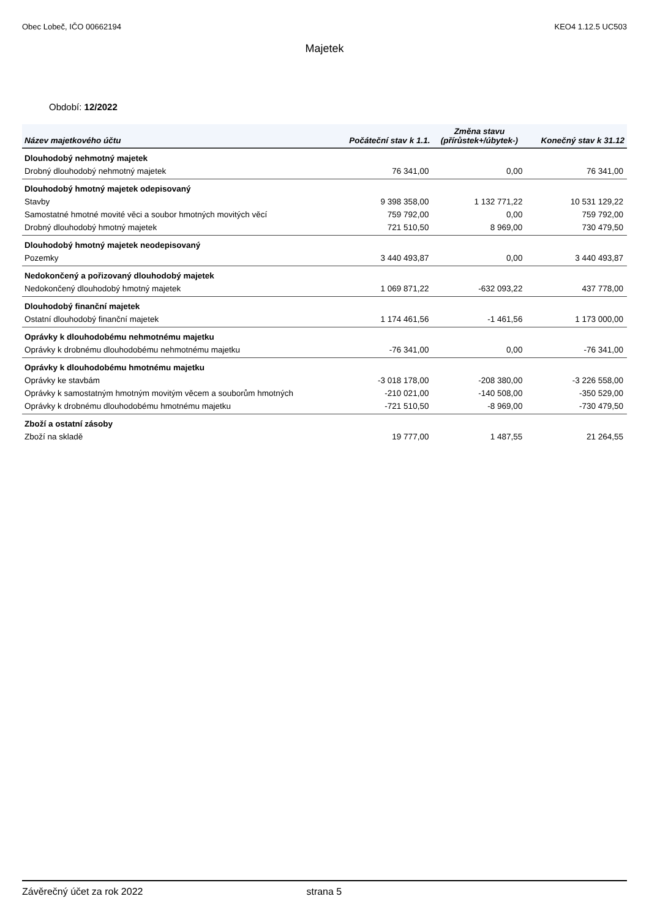Obec Lobeč, IČO 00662194 KEO4 1.12.5 UC503
Majetek
Období: 12/2022
| Název majetkového účtu | Počáteční stav k 1.1. | Změna stavu (přírůstek+/úbytek-) | Konečný stav k 31.12 |
| --- | --- | --- | --- |
| Dlouhodobý nehmotný majetek | | | |
| Drobný dlouhodobý nehmotný majetek | 76 341,00 | 0,00 | 76 341,00 |
| Dlouhodobý hmotný majetek odepisovaný | | | |
| Stavby | 9 398 358,00 | 1 132 771,22 | 10 531 129,22 |
| Samostatné hmotné movité věci a soubor hmotných movitých věcí | 759 792,00 | 0,00 | 759 792,00 |
| Drobný dlouhodobý hmotný majetek | 721 510,50 | 8 969,00 | 730 479,50 |
| Dlouhodobý hmotný majetek neodepisovaný | | | |
| Pozemky | 3 440 493,87 | 0,00 | 3 440 493,87 |
| Nedokončený a pořizovaný dlouhodobý majetek | | | |
| Nedokončený dlouhodobý hmotný majetek | 1 069 871,22 | -632 093,22 | 437 778,00 |
| Dlouhodobý finanční majetek | | | |
| Ostatní dlouhodobý finanční majetek | 1 174 461,56 | -1 461,56 | 1 173 000,00 |
| Oprávky k dlouhodobému nehmotnému majetku | | | |
| Oprávky k drobnému dlouhodobému nehmotnému majetku | -76 341,00 | 0,00 | -76 341,00 |
| Oprávky k dlouhodobému hmotnému majetku | | | |
| Oprávky ke stavbám | -3 018 178,00 | -208 380,00 | -3 226 558,00 |
| Oprávky k samostatným hmotným movitým věcem a souborům hmotných | -210 021,00 | -140 508,00 | -350 529,00 |
| Oprávky k drobnému dlouhodobému hmotnému majetku | -721 510,50 | -8 969,00 | -730 479,50 |
| Zboží a ostatní zásoby | | | |
| Zboží na skladě | 19 777,00 | 1 487,55 | 21 264,55 |
Závěrečný účet za rok 2022 strana 5